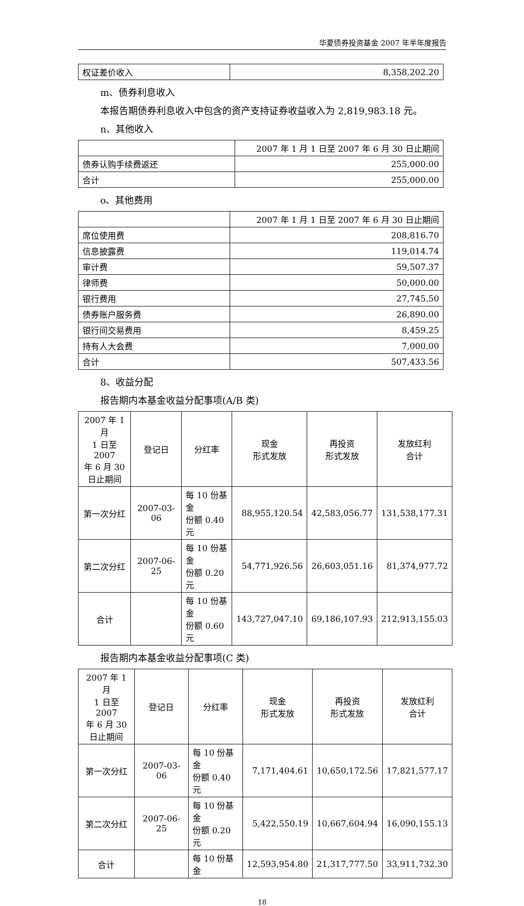华夏债券投资基金 2007 年半年度报告
| 权证差价收入 | 8,358,202.20 |
m、债券利息收入
本报告期债券利息收入中包含的资产支持证券收益收入为 2,819,983.18 元。
n、其他收入
| | 2007 年 1 月 1 日至 2007 年 6 月 30 日止期间 |
| 债券认购手续费返还 | 255,000.00 |
| 合计 | 255,000.00 |
o、其他费用
| | 2007 年 1 月 1 日至 2007 年 6 月 30 日止期间 |
| 席位使用费 | 208,816.70 |
| 信息披露费 | 119,014.74 |
| 审计费 | 59,507.37 |
| 律师费 | 50,000.00 |
| 银行费用 | 27,745.50 |
| 债券账户服务费 | 26,890.00 |
| 银行间交易费用 | 8,459.25 |
| 持有人大会费 | 7,000.00 |
| 合计 | 507,433.56 |
8、收益分配
报告期内本基金收益分配事项(A/B 类)
| 2007 年 1 月 1 日至 2007 年 6 月 30 日止期间 | 登记日 | 分红率 | 现金 形式发放 | 再投资 形式发放 | 发放红利 合计 |
| --- | --- | --- | --- | --- | --- |
| 第一次分红 | 2007-03-06 | 每 10 份基金 份额 0.40 元 | 88,955,120.54 | 42,583,056.77 | 131,538,177.31 |
| 第二次分红 | 2007-06-25 | 每 10 份基金 份额 0.20 元 | 54,771,926.56 | 26,603,051.16 | 81,374,977.72 |
| 合计 | | 每 10 份基金 份额 0.60 元 | 143,727,047.10 | 69,186,107.93 | 212,913,155.03 |
报告期内本基金收益分配事项(C 类)
| 2007 年 1 月 1 日至 2007 年 6 月 30 日止期间 | 登记日 | 分红率 | 现金 形式发放 | 再投资 形式发放 | 发放红利 合计 |
| --- | --- | --- | --- | --- | --- |
| 第一次分红 | 2007-03-06 | 每 10 份基金 份额 0.40 元 | 7,171,404.61 | 10,650,172.56 | 17,821,577.17 |
| 第二次分红 | 2007-06-25 | 每 10 份基金 份额 0.20 元 | 5,422,550.19 | 10,667,604.94 | 16,090,155.13 |
| 合计 | | 每 10 份基金 | 12,593,954.80 | 21,317,777.50 | 33,911,732.30 |
18